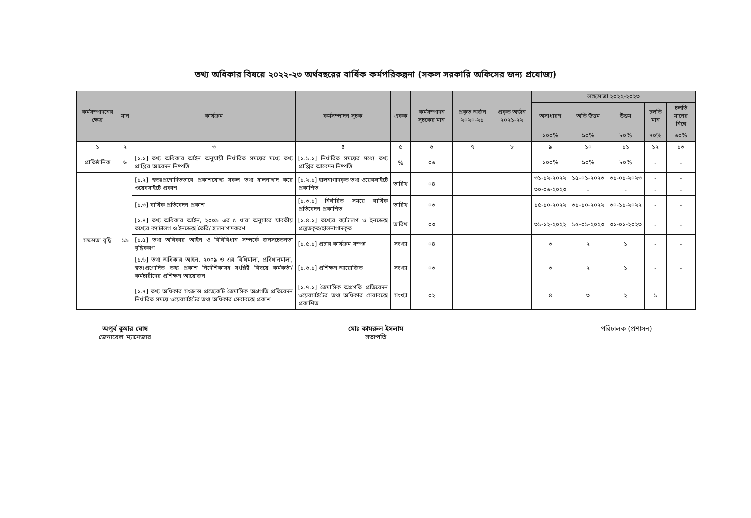তথ্য অধিকার বিষয়ে ২০২২-২৩ অর্থবছরের বার্ষিক কর্মপরিকল্পনা (সকল সরকারি অফিসের জন্য প্রযোজ্য)
| কর্মসম্পাদনের ক্ষেত্র | মান | কার্যক্রম | কর্মসম্পাদন সূচক | একক | কর্মসম্পাদন সূচকের মান | প্রকৃত অর্জন ২০২০-২১ | প্রকৃত অর্জন ২০২১-২২ | লক্ষ্যমাত্রা ২০২২-২০২৩ | | | | |
| --- | --- | --- | --- | --- | --- | --- | --- | --- | --- | --- | --- | --- |
| | | | | | | | | অসাধারণ | অতি উত্তম | উত্তম | চলতি মান | চলতি মানের নিম্নে |
| | | | | | | | | ১০০% | ৯০% | ৮০% | ৭০% | ৬০% |
| ১ | ২ | ৩ | ৪ | ৫ | ৬ | ৭ | ৮ | ৯ | ১০ | ১১ | ১২ | ১৩ |
| প্রাতিষ্ঠানিক | ৬ | [১.১] তথ্য অধিকার আইন অনুযায়ী নির্ধারিত সময়ের মধ্যে তথ্য প্রাপ্তির আবেদন নিষ্পত্তি | [১.১.১] নির্ধারিত সময়ের মধ্যে তথ্য প্রাপ্তির আবেদন নিষ্পত্তি | % | ০৬ | | | ১০০% | ৯০% | ৮০% | - | - |
| সক্ষমতা বৃদ্ধি | ১৯ | [১.২] স্বতঃপ্রণোদিতভাবে প্রকাশযোগ্য সকল তথ্য হালনাগাদ করে ওয়েবসাইটে প্রকাশ | [১.২.১] হালনাগাদকৃত তথ্য ওয়েবসাইটে প্রকাশিত | তারিখ | ০৪ | | | ৩১-১২-২০২২ | ১৫-০১-২০২৩ | ৩১-০১-২০২৩ | - | - |
| | | | | | | | | ৩০-০৬-২০২৩ | - | - | - | - |
| | | [১.৩] বার্ষিক প্রতিবেদন প্রকাশ | [১.৩.১] নির্ধারিত সময়ে বার্ষিক প্রতিবেদন প্রকাশিত | তারিখ | ০৩ | | | ১৫-১০-২০২২ | ৩১-১০-২০২২ | ৩০-১১-২০২২ | - | - |
| | | [১.৪] তথ্য অধিকার আইন, ২০০৯ এর ৫ ধারা অনুসারে যাবতীয় তথ্যের ক্যাটালগ ও ইনডেক্স তৈরি/ হালনাগাদকরণ | [১.৪.১] তথ্যের ক্যাটালগ ও ইনডেক্স প্রস্তুতকৃত/হালনাগাদকৃত | তারিখ | ০৩ | | | ৩১-১২-২০২২ | ১৫-০১-২০২৩ | ৩১-০১-২০২৩ | - | - |
| | | [১.৫] তথ্য অধিকার আইন ও বিধিবিধান সম্পর্কে জনসচেতনতা বৃদ্ধিকরণ | [১.৫.১] প্রচার কার্যক্রম সম্পন্ন | সংখ্যা | ০৪ | | | ৩ | ২ | ১ | - | - |
| | | [১.৬] তথ্য অধিকার আইন, ২০০৯ ও এর বিধিমালা, প্রবিধানমালা, স্বতঃপ্রণোদিত তথ্য প্রকাশ নির্দেশিকাসহ সংশ্লিষ্ট বিষয়ে কর্মকর্তা/কর্মচারীদের প্রশিক্ষণ আয়োজন | [১.৬.১] প্রশিক্ষণ আয়োজিত | সংখ্যা | ০৩ | | | ৩ | ২ | ১ | - | - |
| | | [১.৭] তথ্য অধিকার সংক্রান্ত প্রত্যেকটি ত্রৈমাসিক অগ্রগতি প্রতিবেদন নির্ধারিত সময়ে ওয়েবসাইটের তথ্য অধিকার সেবাবক্সে প্রকাশ | [১.৭.১] ত্রৈমাসিক অগ্রগতি প্রতিবেদন ওয়েবসাইটের তথ্য অধিকার সেবাবক্সে প্রকাশিত | সংখ্যা | ০২ | | | ৪ | ৩ | ২ | ১ | |
অপূর্ব কুমার ঘোষ
জেনারেল ম্যানেজার
মোঃ কামরুল ইসলাম
সভাপতি
পরিচালক (প্রশাসন)